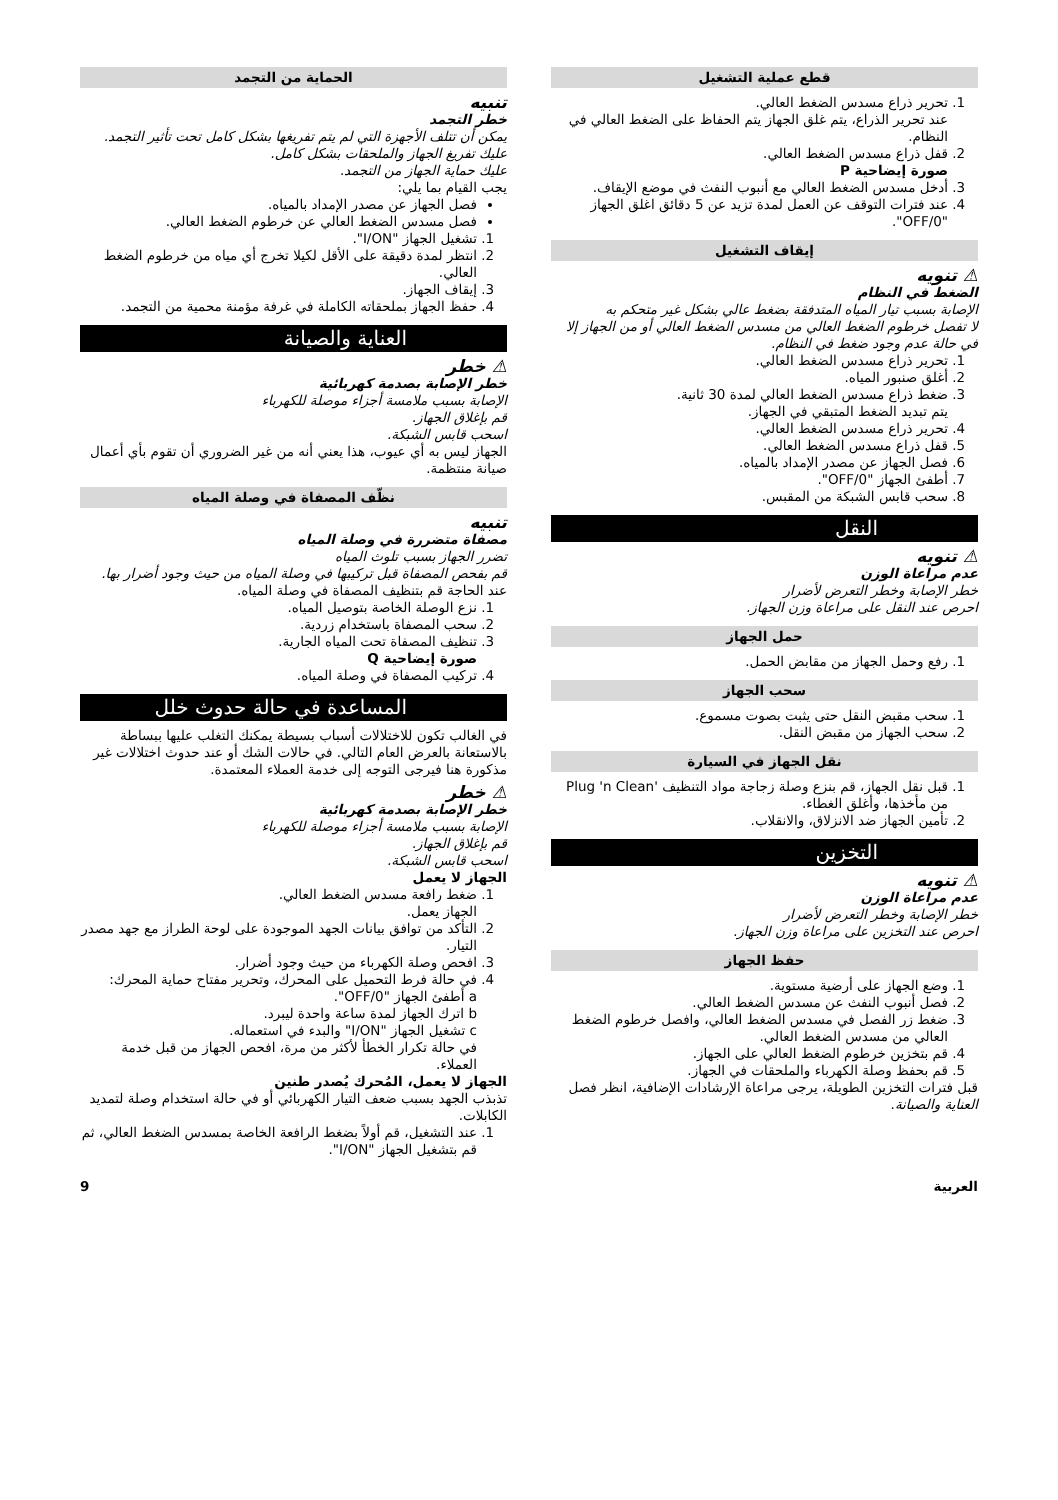قطع عملية التشغيل
1. تحرير ذراع مسدس الضغط العالي.
عند تحرير الذراع، يتم غلق الجهاز يتم الحفاظ على الضغط العالي في النظام.
2. قفل ذراع مسدس الضغط العالي.
صورة إيضاحية P
3. أدخل مسدس الضغط العالي مع أنبوب النفث في موضع الإيقاف.
4. عند فترات التوقف عن العمل لمدة تزيد عن 5 دقائق اغلق الجهاز "OFF/0".
إيقاف التشغيل
⚠ تنويه
الضغط في النظام
الإصابة بسبب تيار المياه المتدفقة بضغط عالي بشكل غير متحكم به
لا تفصل خرطوم الضغط العالي من مسدس الضغط العالي أو من الجهاز إلا في حالة عدم وجود ضغط في النظام.
1. تحرير ذراع مسدس الضغط العالي.
2. أغلق صنبور المياه.
3. ضغط ذراع مسدس الضغط العالي لمدة 30 ثانية.
يتم تبديد الضغط المتبقي في الجهاز.
4. تحرير ذراع مسدس الضغط العالي.
5. قفل ذراع مسدس الضغط العالي.
6. فصل الجهاز عن مصدر الإمداد بالمياه.
7. أطفئ الجهاز "OFF/0".
8. سحب قابس الشبكة من المقبس.
النقل
⚠ تنويه
عدم مراعاة الوزن
خطر الإصابة وخطر التعرض لأضرار
احرص عند النقل على مراعاة وزن الجهاز.
حمل الجهاز
1. رفع وحمل الجهاز من مقابض الحمل.
سحب الجهاز
1. سحب مقبض النقل حتى يثبت بصوت مسموع.
2. سحب الجهاز من مقبض النقل.
نقل الجهاز في السيارة
1. قبل نقل الجهاز، قم بنزع وصلة زجاجة مواد التنظيف 'Plug 'n Clean من مأخذها، وأغلق الغطاء.
2. تأمين الجهاز ضد الانزلاق، والانقلاب.
التخزين
⚠ تنويه
عدم مراعاة الوزن
خطر الإصابة وخطر التعرض لأضرار
احرص عند التخزين على مراعاة وزن الجهاز.
حفظ الجهاز
1. وضع الجهاز على أرضية مستوية.
2. فصل أنبوب النفث عن مسدس الضغط العالي.
3. ضغط زر الفصل في مسدس الضغط العالي، وافصل خرطوم الضغط العالي من مسدس الضغط العالي.
4. قم بتخزين خرطوم الضغط العالي على الجهاز.
5. قم بحفظ وصلة الكهرباء والملحقات في الجهاز.
قبل فترات التخزين الطويلة، يرجى مراعاة الإرشادات الإضافية، انظر فصل العناية والصيانة.
الحماية من التجمد
تنبيه
خطر التجمد
يمكن أن تتلف الأجهزة التي لم يتم تفريغها بشكل كامل تحت تأثير التجمد.
عليك تفريغ الجهاز والملحقات بشكل كامل.
عليك حماية الجهاز من التجمد.
يجب القيام بما يلي:
فصل الجهاز عن مصدر الإمداد بالمياه.
فصل مسدس الضغط العالي عن خرطوم الضغط العالي.
1. تشغيل الجهاز "I/ON".
2. انتظر لمدة دقيقة على الأقل لكيلا تخرج أي مياه من خرطوم الضغط العالي.
3. إيقاف الجهاز.
4. حفظ الجهاز بملحقاته الكاملة في غرفة مؤمنة محمية من التجمد.
العناية والصيانة
⚠ خطر
خطر الإصابة بصدمة كهربائية
الإصابة بسبب ملامسة أجزاء موصلة للكهرباء
قم بإغلاق الجهاز.
اسحب قابس الشبكة.
الجهاز ليس به أي عيوب، هذا يعني أنه من غير الضروري أن تقوم بأي أعمال صيانة منتظمة.
نظّف المصفاة في وصلة المياه
تنبيه
مصفاة متضررة في وصلة المياه
تضرر الجهاز بسبب تلوث المياه
قم بفحص المصفاة قبل تركيبها في وصلة المياه من حيث وجود أضرار بها.
عند الحاجة قم بتنظيف المصفاة في وصلة المياه.
1. نزع الوصلة الخاصة بتوصيل المياه.
2. سحب المصفاة باستخدام زردية.
3. تنظيف المصفاة تحت المياه الجارية.
صورة إيضاحية Q
4. تركيب المصفاة في وصلة المياه.
المساعدة في حالة حدوث خلل
في الغالب تكون للاختلالات أسباب بسيطة يمكنك التغلب عليها ببساطة بالاستعانة بالعرض العام التالي. في حالات الشك أو عند حدوث اختلالات غير مذكورة هنا فيرجى التوجه إلى خدمة العملاء المعتمدة.
⚠ خطر
خطر الإصابة بصدمة كهربائية
الإصابة بسبب ملامسة أجزاء موصلة للكهرباء
قم بإغلاق الجهاز.
اسحب قابس الشبكة.
الجهاز لا يعمل
1. ضغط رافعة مسدس الضغط العالي.
الجهاز يعمل.
2. التأكد من توافق بيانات الجهد الموجودة على لوحة الطراز مع جهد مصدر التيار.
3. افحص وصلة الكهرباء من حيث وجود أضرار.
4. في حالة فرط التحميل على المحرك، وتحرير مفتاح حماية المحرك:
a أطفئ الجهاز "OFF/0".
b اترك الجهاز لمدة ساعة واحدة ليبرد.
c تشغيل الجهاز "I/ON" والبدء في استعماله.
في حالة تكرار الخطأ لأكثر من مرة، افحص الجهاز من قبل خدمة العملاء.
الجهاز لا يعمل، المُحرك يُصدر طنين
تذبذب الجهد بسبب ضعف التيار الكهربائي أو في حالة استخدام وصلة لتمديد الكابلات.
1. عند التشغيل، قم أولاً بضغط الرافعة الخاصة بمسدس الضغط العالي، ثم قم بتشغيل الجهاز "I/ON".
العربية 9